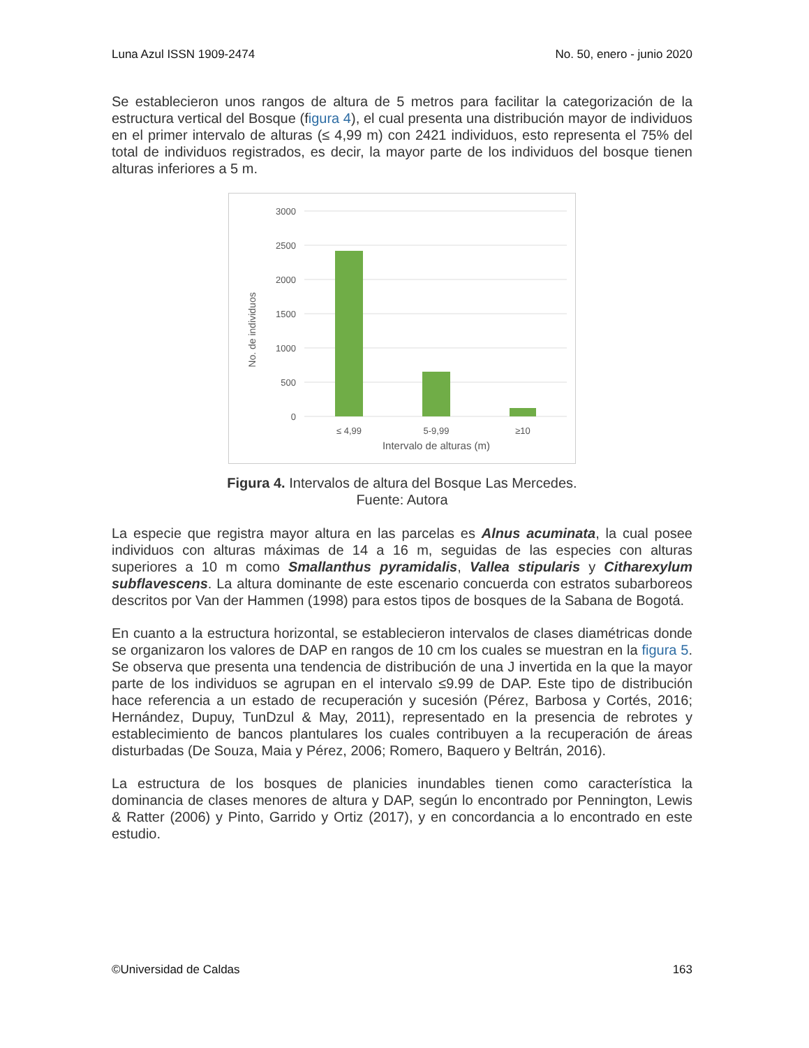Luna Azul ISSN 1909-2474 No. 50, enero - junio 2020
Se establecieron unos rangos de altura de 5 metros para facilitar la categorización de la estructura vertical del Bosque (figura 4), el cual presenta una distribución mayor de individuos en el primer intervalo de alturas (≤ 4,99 m) con 2421 individuos, esto representa el 75% del total de individuos registrados, es decir, la mayor parte de los individuos del bosque tienen alturas inferiores a 5 m.
No. de individuos
3000
2500
2000
1500
1000
500
0
≤ 4,99
5-9,99
≥10
Intervalo de alturas (m)
Figura 4. Intervalos de altura del Bosque Las Mercedes.
Fuente: Autora
La especie que registra mayor altura en las parcelas es Alnus acuminata, la cual posee individuos con alturas máximas de 14 a 16 m, seguidas de las especies con alturas superiores a 10 m como Smallanthus pyramidalis, Vallea stipularis y Citharexylum subflavescens. La altura dominante de este escenario concuerda con estratos subarboreos descritos por Van der Hammen (1998) para estos tipos de bosques de la Sabana de Bogotá.
En cuanto a la estructura horizontal, se establecieron intervalos de clases diamétricas donde se organizaron los valores de DAP en rangos de 10 cm los cuales se muestran en la figura 5. Se observa que presenta una tendencia de distribución de una J invertida en la que la mayor parte de los individuos se agrupan en el intervalo ≤9.99 de DAP. Este tipo de distribución hace referencia a un estado de recuperación y sucesión (Pérez, Barbosa y Cortés, 2016; Hernández, Dupuy, TunDzul & May, 2011), representado en la presencia de rebrotes y establecimiento de bancos plantulares los cuales contribuyen a la recuperación de áreas disturbadas (De Souza, Maia y Pérez, 2006; Romero, Baquero y Beltrán, 2016).
La estructura de los bosques de planicies inundables tienen como característica la dominancia de clases menores de altura y DAP, según lo encontrado por Pennington, Lewis & Ratter (2006) y Pinto, Garrido y Ortiz (2017), y en concordancia a lo encontrado en este estudio.
©Universidad de Caldas 163